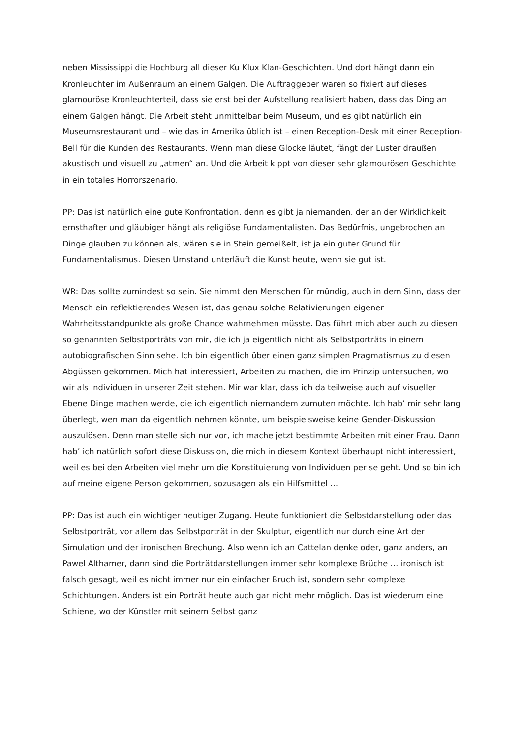neben Mississippi die Hochburg all dieser Ku Klux Klan-Geschichten. Und dort hängt dann ein Kronleuchter im Außenraum an einem Galgen. Die Auftraggeber waren so fixiert auf dieses glamouröse Kronleuchterteil, dass sie erst bei der Aufstellung realisiert haben, dass das Ding an einem Galgen hängt. Die Arbeit steht unmittelbar beim Museum, und es gibt natürlich ein Museumsrestaurant und – wie das in Amerika üblich ist – einen Reception-Desk mit einer Reception-Bell für die Kunden des Restaurants. Wenn man diese Glocke läutet, fängt der Luster draußen akustisch und visuell zu „atmen“ an. Und die Arbeit kippt von dieser sehr glamourösen Geschichte in ein totales Horrorszenario.
PP: Das ist natürlich eine gute Konfrontation, denn es gibt ja niemanden, der an der Wirklichkeit ernsthafter und gläubiger hängt als religiöse Fundamentalisten. Das Bedürfnis, ungebrochen an Dinge glauben zu können als, wären sie in Stein gemeißelt, ist ja ein guter Grund für Fundamentalismus. Diesen Umstand unterläuft die Kunst heute, wenn sie gut ist.
WR: Das sollte zumindest so sein. Sie nimmt den Menschen für mündig, auch in dem Sinn, dass der Mensch ein reflektierendes Wesen ist, das genau solche Relativierungen eigener Wahrheitsstandpunkte als große Chance wahrnehmen müsste. Das führt mich aber auch zu diesen so genannten Selbstporträts von mir, die ich ja eigentlich nicht als Selbstporträts in einem autobiografischen Sinn sehe. Ich bin eigentlich über einen ganz simplen Pragmatismus zu diesen Abgüssen gekommen. Mich hat interessiert, Arbeiten zu machen, die im Prinzip untersuchen, wo wir als Individuen in unserer Zeit stehen. Mir war klar, dass ich da teilweise auch auf visueller Ebene Dinge machen werde, die ich eigentlich niemandem zumuten möchte. Ich hab’ mir sehr lang überlegt, wen man da eigentlich nehmen könnte, um beispielsweise keine Gender-Diskussion auszulösen. Denn man stelle sich nur vor, ich mache jetzt bestimmte Arbeiten mit einer Frau. Dann hab’ ich natürlich sofort diese Diskussion, die mich in diesem Kontext überhaupt nicht interessiert, weil es bei den Arbeiten viel mehr um die Konstituierung von Individuen per se geht. Und so bin ich auf meine eigene Person gekommen, sozusagen als ein Hilfsmittel …
PP: Das ist auch ein wichtiger heutiger Zugang. Heute funktioniert die Selbstdarstellung oder das Selbstporträt, vor allem das Selbstporträt in der Skulptur, eigentlich nur durch eine Art der Simulation und der ironischen Brechung. Also wenn ich an Cattelan denke oder, ganz anders, an Pawel Althamer, dann sind die Porträtdarstellungen immer sehr komplexe Brüche … ironisch ist falsch gesagt, weil es nicht immer nur ein einfacher Bruch ist, sondern sehr komplexe Schichtungen. Anders ist ein Porträt heute auch gar nicht mehr möglich. Das ist wiederum eine Schiene, wo der Künstler mit seinem Selbst ganz